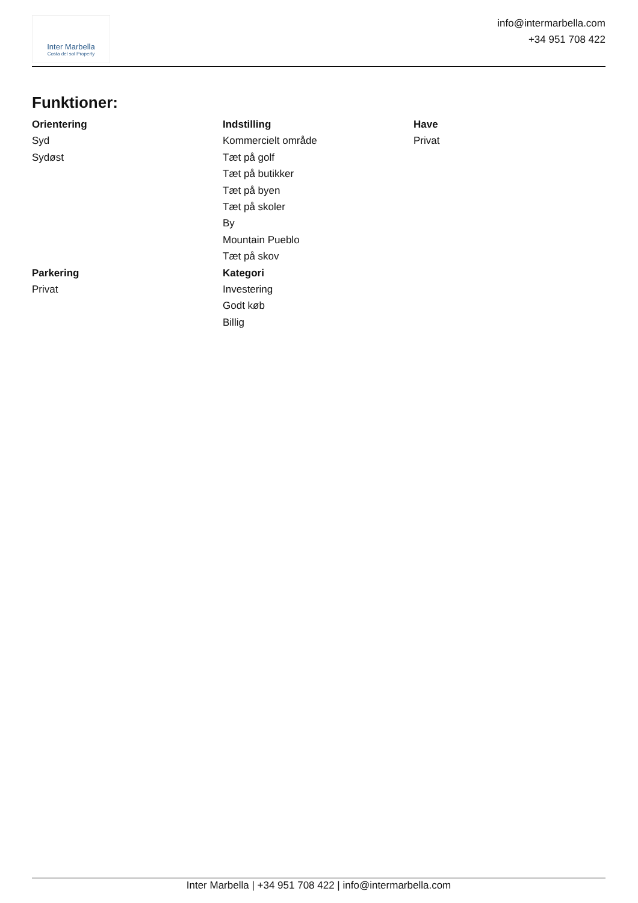Inter Marbella
Costa del sol Property
info@intermarbella.com
+34 951 708 422
Funktioner:
Orientering
Syd
Sydøst
Parkering
Privat
Indstilling
Kommercielt område
Tæt på golf
Tæt på butikker
Tæt på byen
Tæt på skoler
By
Mountain Pueblo
Tæt på skov
Kategori
Investering
Godt køb
Billig
Have
Privat
Inter Marbella | +34 951 708 422 | info@intermarbella.com